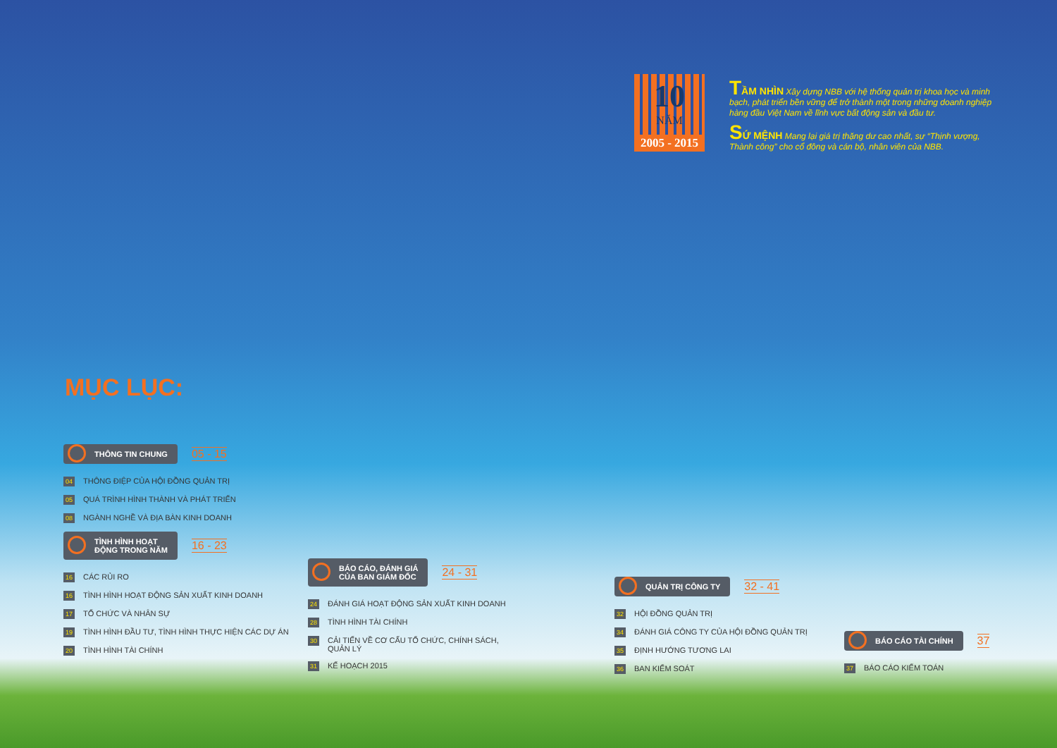10
NĂM
2005 - 2015
TẦM NHÌN Xây dựng NBB với hệ thống quản trị khoa học và minh bạch, phát triển bền vững để trở thành một trong những doanh nghiệp hàng đầu Việt Nam về lĩnh vực bất động sản và đầu tư.
SỨ MỆNH Mang lại giá trị thặng dư cao nhất, sự “Thịnh vượng, Thành công” cho cổ đông và cán bộ, nhân viên của NBB.
MỤC LỤC:
THÔNG TIN CHUNG 05 - 15
04 THÔNG ĐIỆP CỦA HỘI ĐỒNG QUẢN TRỊ
05 QUÁ TRÌNH HÌNH THÀNH VÀ PHÁT TRIỂN
08 NGÀNH NGHỀ VÀ ĐỊA BÀN KINH DOANH
TÌNH HÌNH HOẠT
ĐỘNG TRONG NĂM 16 - 23
16 CÁC RỦI RO
16 TÌNH HÌNH HOẠT ĐỘNG SẢN XUẤT KINH DOANH
17 TỔ CHỨC VÀ NHÂN SỰ
19 TÌNH HÌNH ĐẦU TƯ, TÌNH HÌNH THỰC HIỆN CÁC DỰ ÁN
20 TÌNH HÌNH TÀI CHÍNH
BÁO CÁO, ĐÁNH GIÁ
CỦA BAN GIÁM ĐỐC 24 - 31
24 ĐÁNH GIÁ HOẠT ĐỘNG SẢN XUẤT KINH DOANH
28 TÌNH HÌNH TÀI CHÍNH
30 CẢI TIẾN VỀ CƠ CẤU TỔ CHỨC, CHÍNH SÁCH,
QUẢN LÝ
31 KẾ HOẠCH 2015
QUẢN TRỊ CÔNG TY 32 - 41
32 HỘI ĐỒNG QUẢN TRỊ
34 ĐÁNH GIÁ CÔNG TY CỦA HỘI ĐỒNG QUẢN TRỊ
35 ĐỊNH HƯỚNG TƯƠNG LAI
36 BAN KIỂM SOÁT
BÁO CÁO TÀI CHÍNH 37
37 BÁO CÁO KIỂM TOÁN